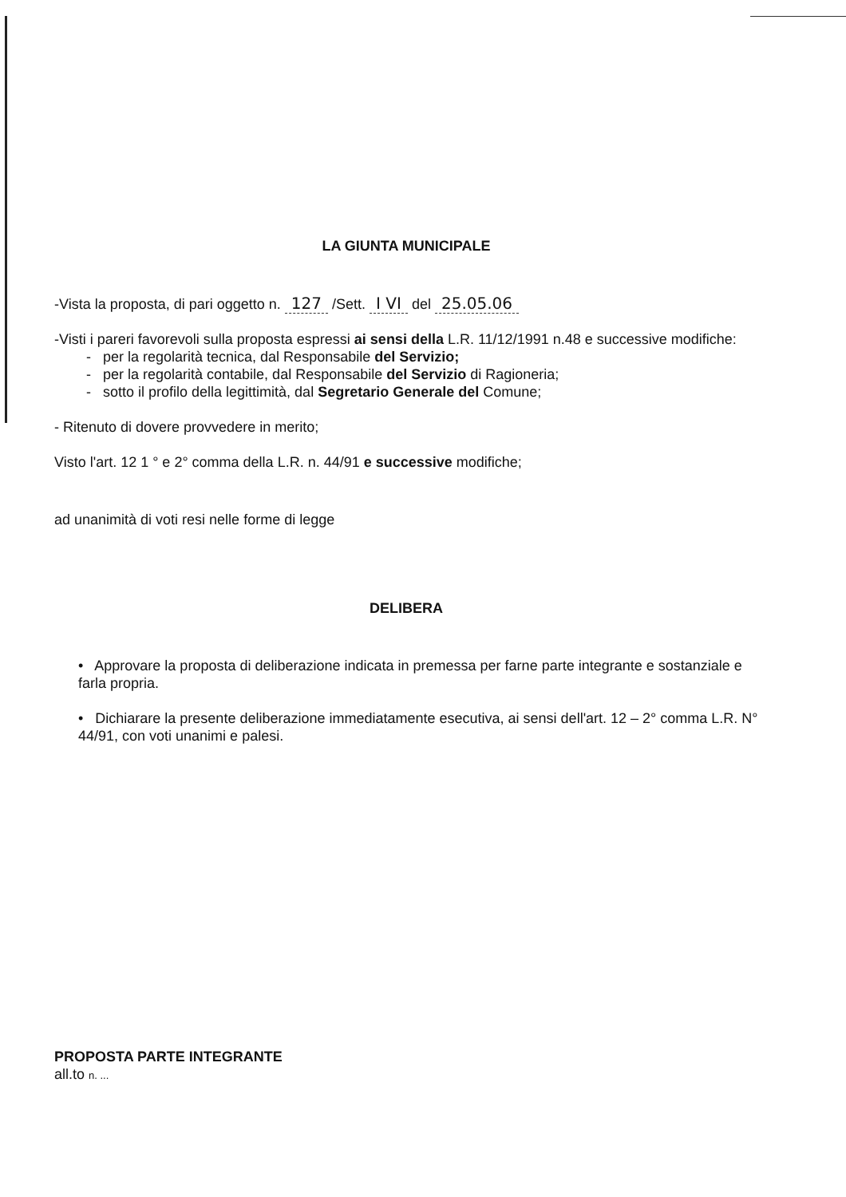LA GIUNTA MUNICIPALE
-Vista la proposta, di pari oggetto n. 127 /Sett. I VI del 25.05.06
-Visti i pareri favorevoli sulla proposta espressi ai sensi della L.R. 11/12/1991 n.48 e successive modifiche:
- per la regolarità tecnica, dal Responsabile del Servizio;
- per la regolarità contabile, dal Responsabile del Servizio di Ragioneria;
- sotto il profilo della legittimità, dal Segretario Generale del Comune;
- Ritenuto di dovere provvedere in merito;
Visto l'art. 12 1 ° e 2° comma della L.R. n. 44/91 e successive modifiche;
ad unanimità di voti resi nelle forme di legge
DELIBERA
• Approvare la proposta di deliberazione indicata in premessa per farne parte integrante e sostanziale e farla propria.
• Dichiarare la presente deliberazione immediatamente esecutiva, ai sensi dell'art. 12 – 2° comma L.R. N° 44/91, con voti unanimi e palesi.
PROPOSTA PARTE INTEGRANTE
all.to n. ...